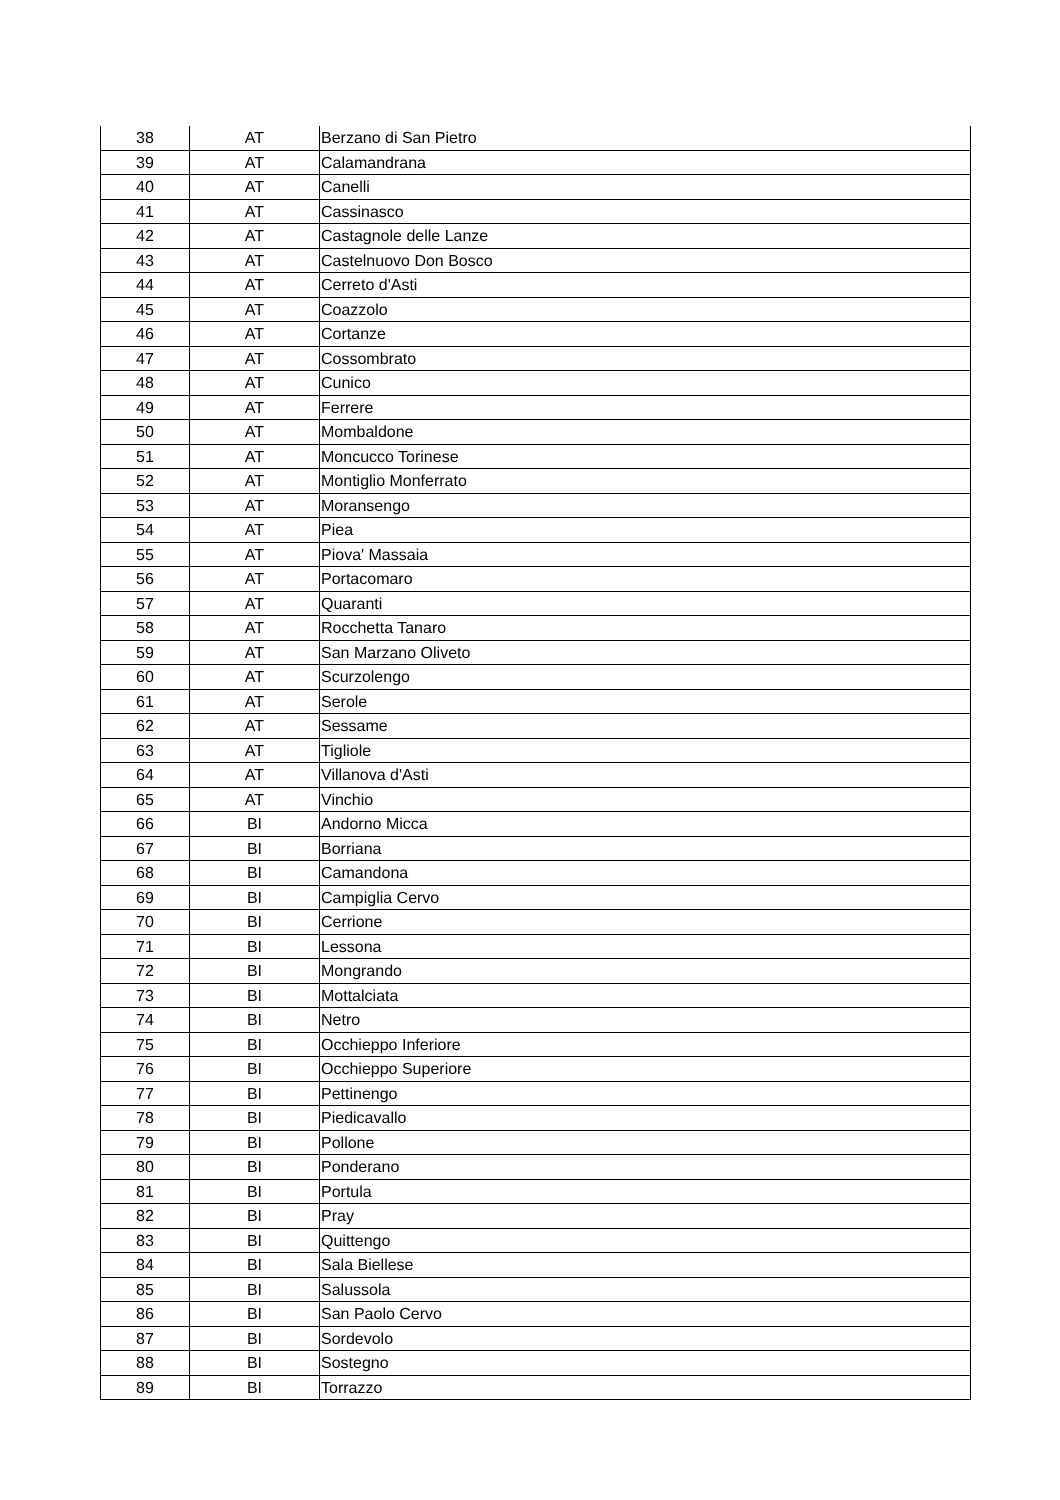| 38 | AT | Berzano di San Pietro |
| 39 | AT | Calamandrana |
| 40 | AT | Canelli |
| 41 | AT | Cassinasco |
| 42 | AT | Castagnole delle Lanze |
| 43 | AT | Castelnuovo Don Bosco |
| 44 | AT | Cerreto d'Asti |
| 45 | AT | Coazzolo |
| 46 | AT | Cortanze |
| 47 | AT | Cossombrato |
| 48 | AT | Cunico |
| 49 | AT | Ferrere |
| 50 | AT | Mombaldone |
| 51 | AT | Moncucco Torinese |
| 52 | AT | Montiglio Monferrato |
| 53 | AT | Moransengo |
| 54 | AT | Piea |
| 55 | AT | Piova' Massaia |
| 56 | AT | Portacomaro |
| 57 | AT | Quaranti |
| 58 | AT | Rocchetta Tanaro |
| 59 | AT | San Marzano Oliveto |
| 60 | AT | Scurzolengo |
| 61 | AT | Serole |
| 62 | AT | Sessame |
| 63 | AT | Tigliole |
| 64 | AT | Villanova d'Asti |
| 65 | AT | Vinchio |
| 66 | BI | Andorno Micca |
| 67 | BI | Borriana |
| 68 | BI | Camandona |
| 69 | BI | Campiglia Cervo |
| 70 | BI | Cerrione |
| 71 | BI | Lessona |
| 72 | BI | Mongrando |
| 73 | BI | Mottalciata |
| 74 | BI | Netro |
| 75 | BI | Occhieppo Inferiore |
| 76 | BI | Occhieppo Superiore |
| 77 | BI | Pettinengo |
| 78 | BI | Piedicavallo |
| 79 | BI | Pollone |
| 80 | BI | Ponderano |
| 81 | BI | Portula |
| 82 | BI | Pray |
| 83 | BI | Quittengo |
| 84 | BI | Sala Biellese |
| 85 | BI | Salussola |
| 86 | BI | San Paolo Cervo |
| 87 | BI | Sordevolo |
| 88 | BI | Sostegno |
| 89 | BI | Torrazzo |